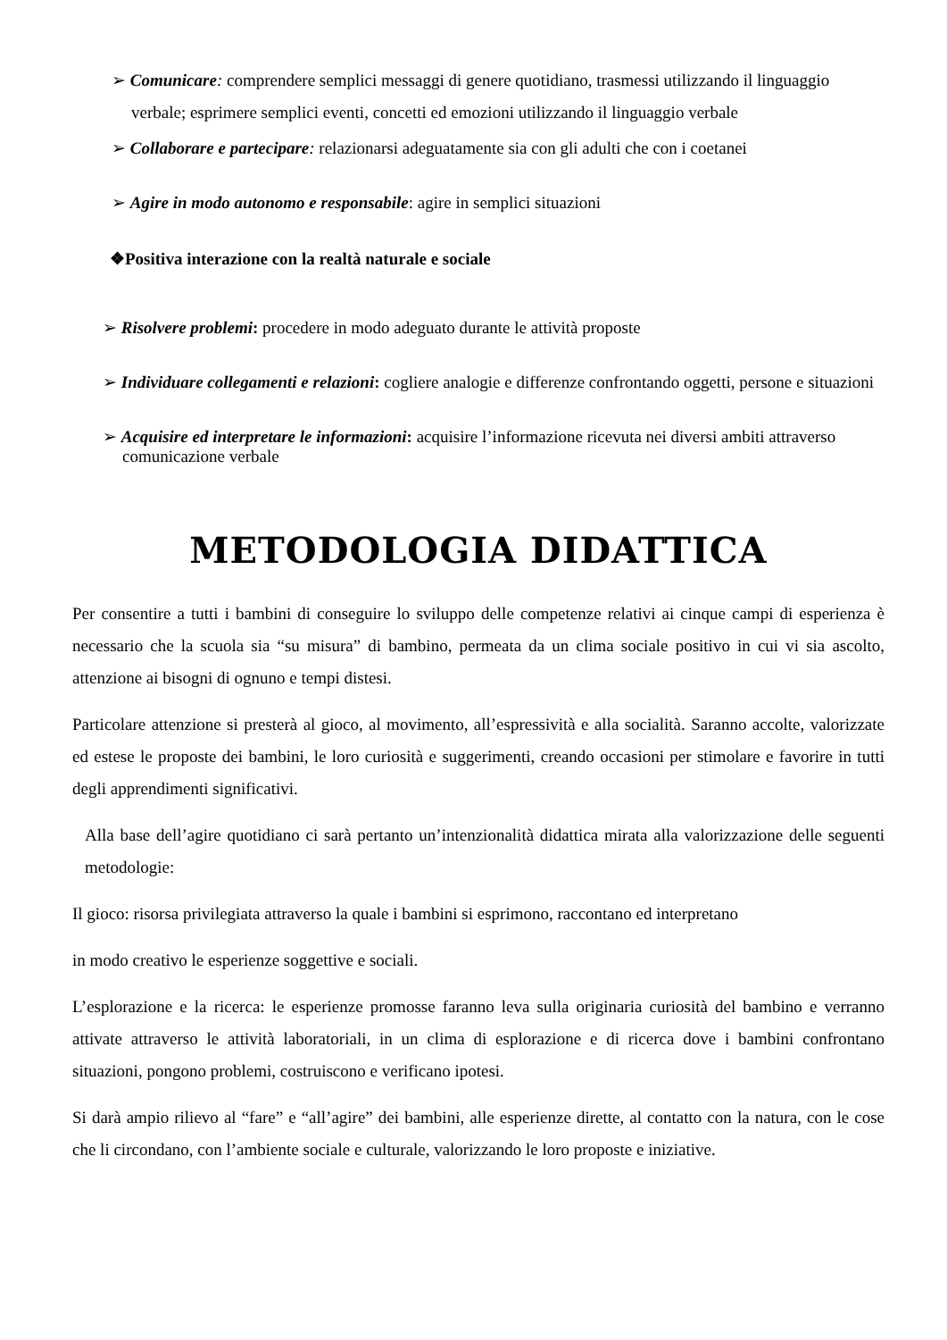➢ Comunicare: comprendere semplici messaggi di genere quotidiano, trasmessi utilizzando il linguaggio verbale; esprimere semplici eventi, concetti ed emozioni utilizzando il linguaggio verbale
➢ Collaborare e partecipare: relazionarsi adeguatamente sia con gli adulti che con i coetanei
➢ Agire in modo autonomo e responsabile: agire in semplici situazioni
❖Positiva interazione con la realtà naturale e sociale
➢ Risolvere problemi: procedere in modo adeguato durante le attività proposte
➢ Individuare collegamenti e relazioni: cogliere analogie e differenze confrontando oggetti, persone e situazioni
➢ Acquisire ed interpretare le informazioni: acquisire l’informazione ricevuta nei diversi ambiti attraverso comunicazione verbale
METODOLOGIA DIDATTICA
Per consentire a tutti i bambini di conseguire lo sviluppo delle competenze relativi ai cinque campi di esperienza è necessario che la scuola sia “su misura” di bambino, permeata da un clima sociale positivo in cui vi sia ascolto, attenzione ai bisogni di ognuno e tempi distesi.
Particolare attenzione si presterà al gioco, al movimento, all’espressività e alla socialità. Saranno accolte, valorizzate ed estese le proposte dei bambini, le loro curiosità e suggerimenti, creando occasioni per stimolare e favorire in tutti degli apprendimenti significativi.
Alla base dell’agire quotidiano ci sarà pertanto un’intenzionalità didattica mirata alla valorizzazione delle seguenti metodologie:
Il gioco: risorsa privilegiata attraverso la quale i bambini si esprimono, raccontano ed interpretano
in modo creativo le esperienze soggettive e sociali.
L’esplorazione e la ricerca: le esperienze promosse faranno leva sulla originaria curiosità del bambino e verranno attivate attraverso le attività laboratoriali, in un clima di esplorazione e di ricerca dove i bambini confrontano situazioni, pongono problemi, costruiscono e verificano ipotesi.
Si darà ampio rilievo al “fare” e “all’agire” dei bambini, alle esperienze dirette, al contatto con la natura, con le cose che li circondano, con l’ambiente sociale e culturale, valorizzando le loro proposte e iniziative.